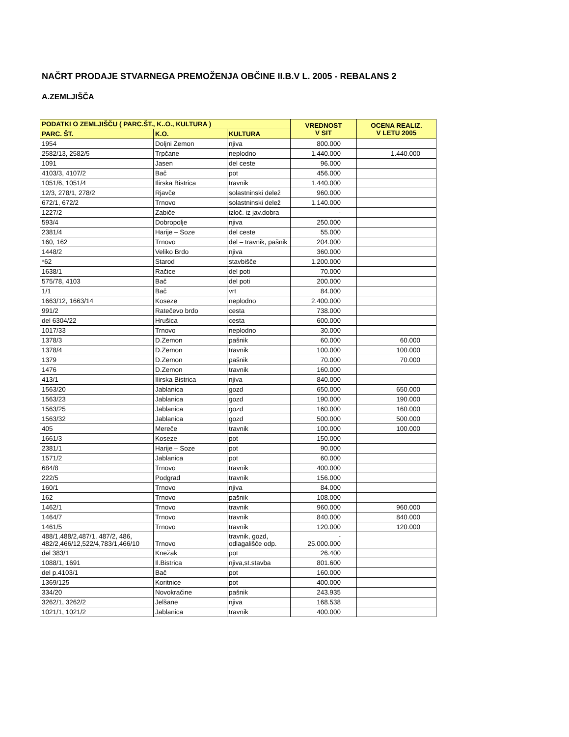NAČRT PRODAJE STVARNEGA PREMOŽENJA OBČINE II.B.V L. 2005 - REBALANS 2
A.ZEMLJIŠČA
| PODATKI O ZEMLJIŠČU ( PARC.ŠT., K..O., KULTURA ) | | | VREDNOST V SIT | OCENA REALIZ. V LETU 2005 |
| --- | --- | --- | --- | --- |
| PARC. ŠT. | K.O. | KULTURA | | |
| 1954 | Doljni Zemon | njiva | 800.000 | |
| 2582/13, 2582/5 | Trpčane | neplodno | 1.440.000 | 1.440.000 |
| 1091 | Jasen | del ceste | 96.000 | |
| 4103/3, 4107/2 | Bač | pot | 456.000 | |
| 1051/6, 1051/4 | Ilirska Bistrica | travnik | 1.440.000 | |
| 12/3, 278/1, 278/2 | Rjavče | solastninski delež | 960.000 | |
| 672/1, 672/2 | Trnovo | solastninski delež | 1.140.000 | |
| 1227/2 | Zabiče | izloč. iz jav.dobra | - | |
| 593/4 | Dobropolje | njiva | 250.000 | |
| 2381/4 | Harije – Soze | del ceste | 55.000 | |
| 160, 162 | Trnovo | del – travnik, pašnik | 204.000 | |
| 1448/2 | Veliko Brdo | njiva | 360.000 | |
| *62 | Starod | stavbišče | 1.200.000 | |
| 1638/1 | Račice | del poti | 70.000 | |
| 575/78, 4103 | Bač | del poti | 200.000 | |
| 1/1 | Bač | vrt | 84.000 | |
| 1663/12, 1663/14 | Koseze | neplodno | 2.400.000 | |
| 991/2 | Ratečevo brdo | cesta | 738.000 | |
| del 6304/22 | Hrušica | cesta | 600.000 | |
| 1017/33 | Trnovo | neplodno | 30.000 | |
| 1378/3 | D.Zemon | pašnik | 60.000 | 60.000 |
| 1378/4 | D.Zemon | travnik | 100.000 | 100.000 |
| 1379 | D.Zemon | pašnik | 70.000 | 70.000 |
| 1476 | D.Zemon | travnik | 160.000 | |
| 413/1 | Ilirska Bistrica | njiva | 840.000 | |
| 1563/20 | Jablanica | gozd | 650.000 | 650.000 |
| 1563/23 | Jablanica | gozd | 190.000 | 190.000 |
| 1563/25 | Jablanica | gozd | 160.000 | 160.000 |
| 1563/32 | Jablanica | gozd | 500.000 | 500.000 |
| 405 | Mereče | travnik | 100.000 | 100.000 |
| 1661/3 | Koseze | pot | 150.000 | |
| 2381/1 | Harije – Soze | pot | 90.000 | |
| 1571/2 | Jablanica | pot | 60.000 | |
| 684/8 | Trnovo | travnik | 400.000 | |
| 222/5 | Podgrad | travnik | 156.000 | |
| 160/1 | Trnovo | njiva | 84.000 | |
| 162 | Trnovo | pašnik | 108.000 | |
| 1462/1 | Trnovo | travnik | 960.000 | 960.000 |
| 1464/7 | Trnovo | travnik | 840.000 | 840.000 |
| 1461/5 | Trnovo | travnik | 120.000 | 120.000 |
| 488/1,488/2,487/1, 487/2, 486, 482/2,466/12,522/4,783/1,466/10 | Trnovo | travnik, gozd, odlagališče odp. | - 25.000.000 | |
| del 383/1 | Knežak | pot | 26.400 | |
| 1088/1, 1691 | Il.Bistrica | njiva,st.stavba | 801.600 | |
| del p.4103/1 | Bač | pot | 160.000 | |
| 1369/125 | Koritnice | pot | 400.000 | |
| 334/20 | Novokračine | pašnik | 243.935 | |
| 3262/1, 3262/2 | Jelšane | njiva | 168.538 | |
| 1021/1, 1021/2 | Jablanica | travnik | 400.000 | |